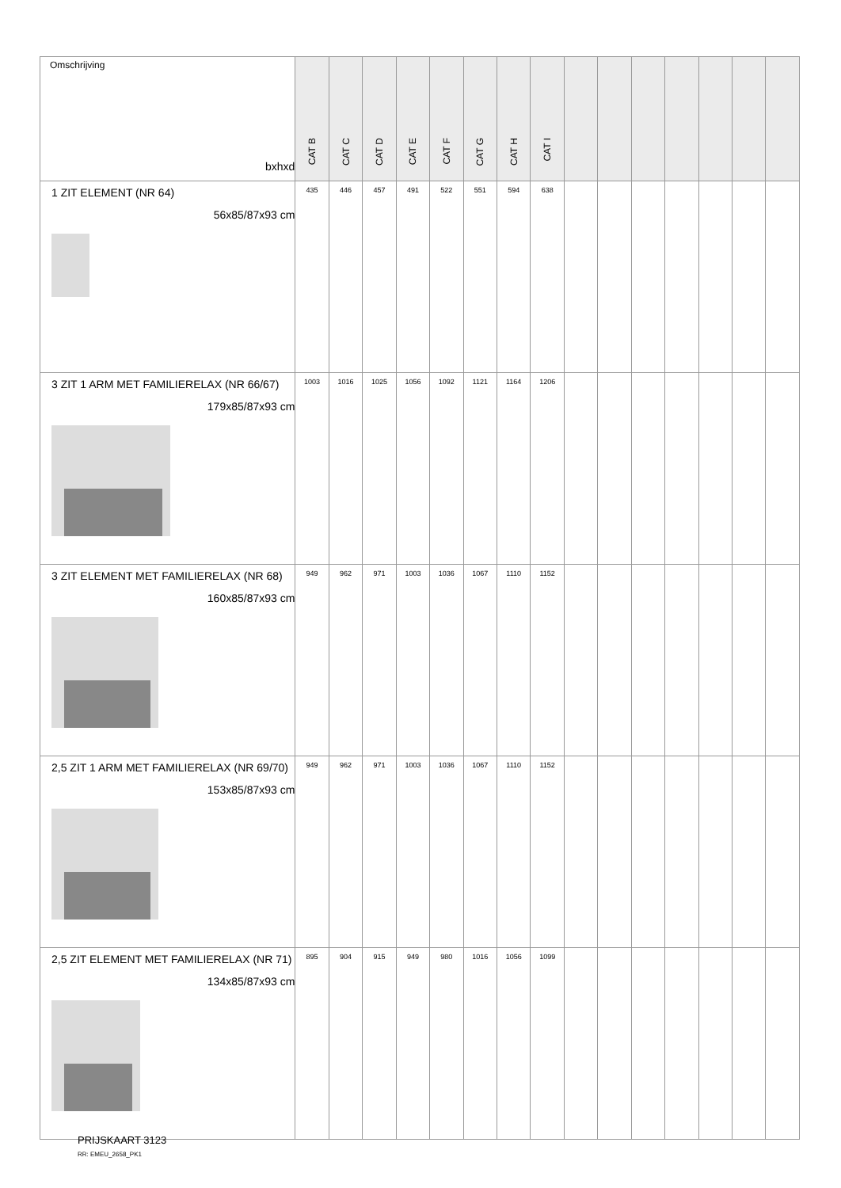| Omschrijving bxhxd | CAT B | CAT C | CAT D | CAT E | CAT F | CAT G | CAT H | CAT I | | | | | | | |
| --- | --- | --- | --- | --- | --- | --- | --- | --- | --- | --- | --- | --- | --- | --- | --- |
| 1 ZIT ELEMENT (NR 64) 56x85/87x93 cm | 435 | 446 | 457 | 491 | 522 | 551 | 594 | 638 | | | | | | | |
| 3 ZIT 1 ARM MET FAMILIERELAX (NR 66/67) 179x85/87x93 cm | 1003 | 1016 | 1025 | 1056 | 1092 | 1121 | 1164 | 1206 | | | | | | | |
| 3 ZIT ELEMENT MET FAMILIERELAX (NR 68) 160x85/87x93 cm | 949 | 962 | 971 | 1003 | 1036 | 1067 | 1110 | 1152 | | | | | | | |
| 2,5 ZIT 1 ARM MET FAMILIERELAX (NR 69/70) 153x85/87x93 cm | 949 | 962 | 971 | 1003 | 1036 | 1067 | 1110 | 1152 | | | | | | | |
| 2,5 ZIT ELEMENT MET FAMILIERELAX (NR 71) 134x85/87x93 cm | 895 | 904 | 915 | 949 | 980 | 1016 | 1056 | 1099 | | | | | | | |
PRIJSKAART 3123
RR: EMEU_2658_PK1